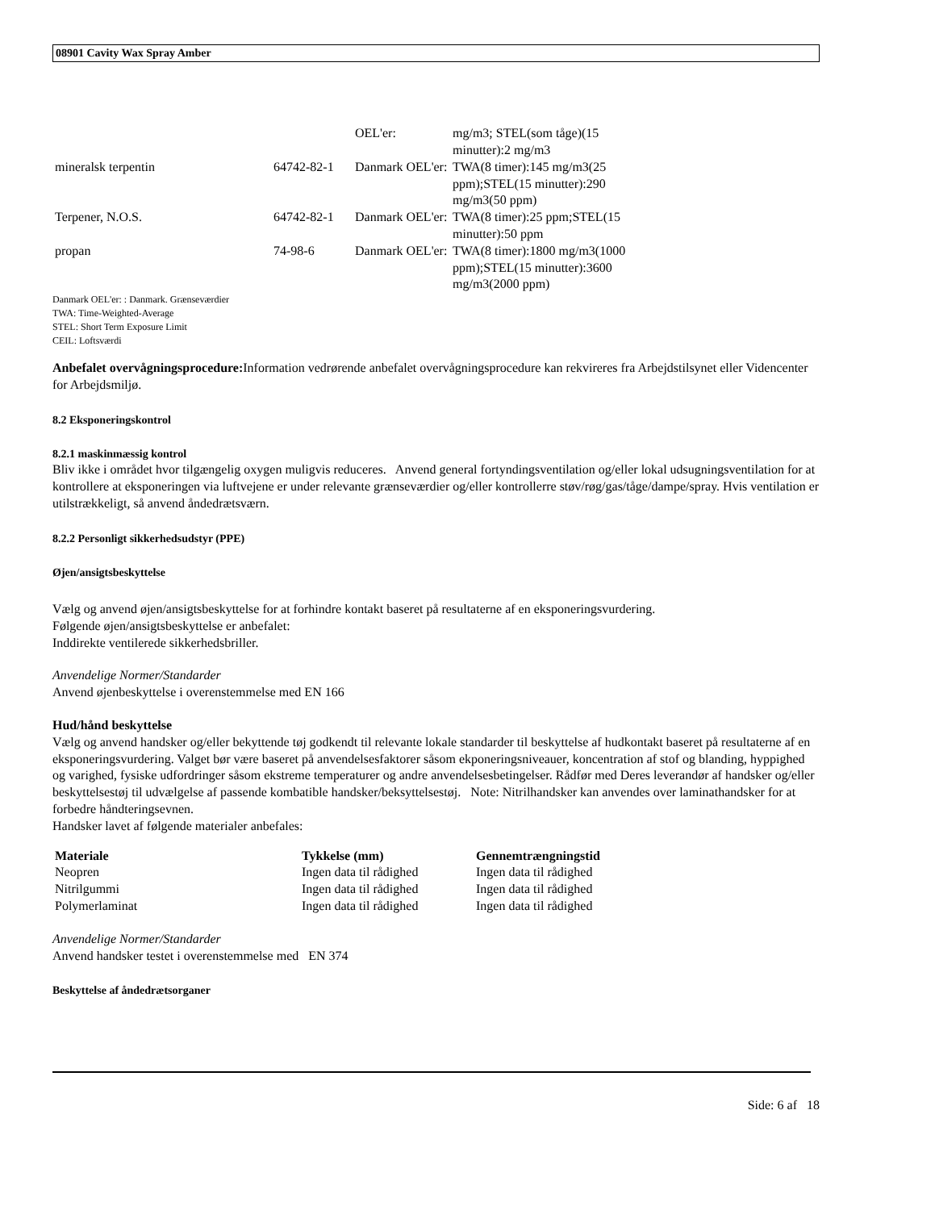08901 Cavity Wax Spray Amber
| | | OEL'er: | mg/m3; STEL(som tåge)(15 minutter):2 mg/m3 |
| mineralsk terpentin | 64742-82-1 | Danmark OEL'er: | TWA(8 timer):145 mg/m3(25 ppm);STEL(15 minutter):290 mg/m3(50 ppm) |
| Terpener, N.O.S. | 64742-82-1 | Danmark OEL'er: | TWA(8 timer):25 ppm;STEL(15 minutter):50 ppm |
| propan | 74-98-6 | Danmark OEL'er: | TWA(8 timer):1800 mg/m3(1000 ppm);STEL(15 minutter):3600 mg/m3(2000 ppm) |
Danmark OEL'er: : Danmark. Grænseværdier
TWA: Time-Weighted-Average
STEL: Short Term Exposure Limit
CEIL: Loftsværdi
Anbefalet overvågningsprocedure: Information vedrørende anbefalet overvågningsprocedure kan rekvireres fra Arbejdstilsynet eller Videncenter for Arbejdsmiljø.
8.2 Eksponeringskontrol
8.2.1 maskinmæssig kontrol
Bliv ikke i området hvor tilgængelig oxygen muligvis reduceres. Anvend general fortyndingsventilation og/eller lokal udsugningsventilation for at kontrollere at eksponeringen via luftvejene er under relevante grænseværdier og/eller kontrollerre støv/røg/gas/tåge/dampe/spray. Hvis ventilation er utilstrækkeligt, så anvend åndedrætsværn.
8.2.2 Personligt sikkerhedsudstyr (PPE)
Øjen/ansigtsbeskyttelse
Vælg og anvend øjen/ansigtsbeskyttelse for at forhindre kontakt baseret på resultaterne af en eksponeringsvurdering.
Følgende øjen/ansigtsbeskyttelse er anbefalet:
Inddirekte ventilerede sikkerhedsbriller.
Anvendelige Normer/Standarder
Anvend øjenbeskyttelse i overenstemmelse med EN 166
Hud/hånd beskyttelse
Vælg og anvend handsker og/eller bekyttende tøj godkendt til relevante lokale standarder til beskyttelse af hudkontakt baseret på resultaterne af en eksponeringsvurdering. Valget bør være baseret på anvendelsesfaktorer såsom ekponeringsniveauer, koncentration af stof og blanding, hyppighed og varighed, fysiske udfordringer såsom ekstreme temperaturer og andre anvendelsesbetingelser. Rådfør med Deres leverandør af handsker og/eller beskyttelsestøj til udvælgelse af passende kombatible handsker/beksyttelsestøj. Note: Nitrilhandsker kan anvendes over laminathandsker for at forbedre håndteringsevnen.
Handsker lavet af følgende materialer anbefales:
| Materiale | Tykkelse (mm) | Gennemtrængningstid |
| --- | --- | --- |
| Neopren | Ingen data til rådighed | Ingen data til rådighed |
| Nitrilgummi | Ingen data til rådighed | Ingen data til rådighed |
| Polymerlaminat | Ingen data til rådighed | Ingen data til rådighed |
Anvendelige Normer/Standarder
Anvend handsker testet i overenstemmelse med EN 374
Beskyttelse af åndedrætsorganer
Side: 6 af 18